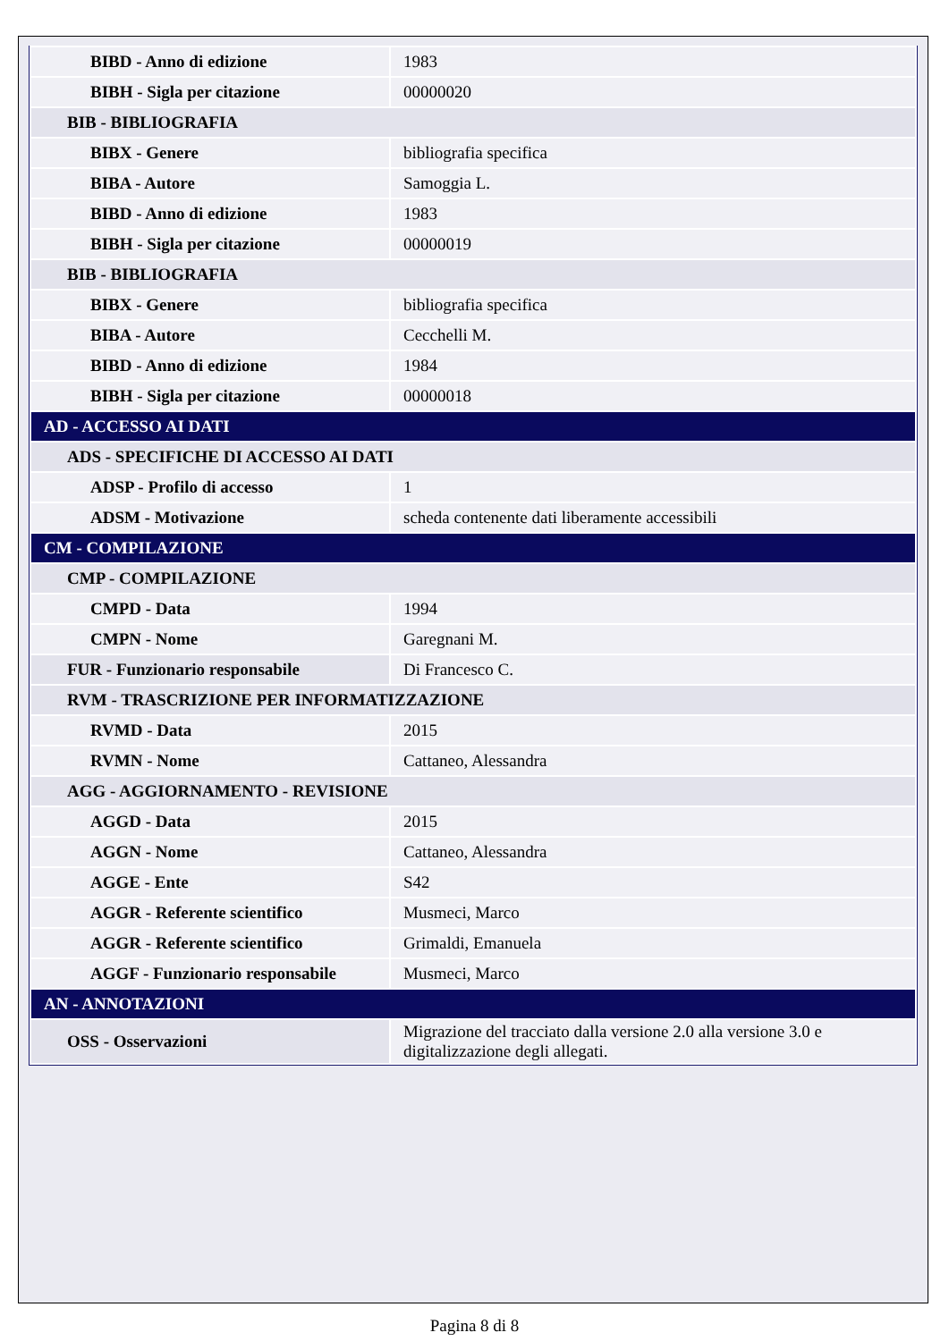| BIBD - Anno di edizione | 1983 |
| BIBH - Sigla per citazione | 00000020 |
| BIB - BIBLIOGRAFIA | |
| BIBX - Genere | bibliografia specifica |
| BIBA - Autore | Samoggia L. |
| BIBD - Anno di edizione | 1983 |
| BIBH - Sigla per citazione | 00000019 |
| BIB - BIBLIOGRAFIA | |
| BIBX - Genere | bibliografia specifica |
| BIBA - Autore | Cecchelli M. |
| BIBD - Anno di edizione | 1984 |
| BIBH - Sigla per citazione | 00000018 |
| AD - ACCESSO AI DATI | |
| ADS - SPECIFICHE DI ACCESSO AI DATI | |
| ADSP - Profilo di accesso | 1 |
| ADSM - Motivazione | scheda contenente dati liberamente accessibili |
| CM - COMPILAZIONE | |
| CMP - COMPILAZIONE | |
| CMPD - Data | 1994 |
| CMPN - Nome | Garegnani M. |
| FUR - Funzionario responsabile | Di Francesco C. |
| RVM - TRASCRIZIONE PER INFORMATIZZAZIONE | |
| RVMD - Data | 2015 |
| RVMN - Nome | Cattaneo, Alessandra |
| AGG - AGGIORNAMENTO - REVISIONE | |
| AGGD - Data | 2015 |
| AGGN - Nome | Cattaneo, Alessandra |
| AGGE - Ente | S42 |
| AGGR - Referente scientifico | Musmeci, Marco |
| AGGR - Referente scientifico | Grimaldi, Emanuela |
| AGGF - Funzionario responsabile | Musmeci, Marco |
| AN - ANNOTAZIONI | |
| OSS - Osservazioni | Migrazione del tracciato dalla versione 2.0 alla versione 3.0 e digitalizzazione degli allegati. |
Pagina 8 di 8